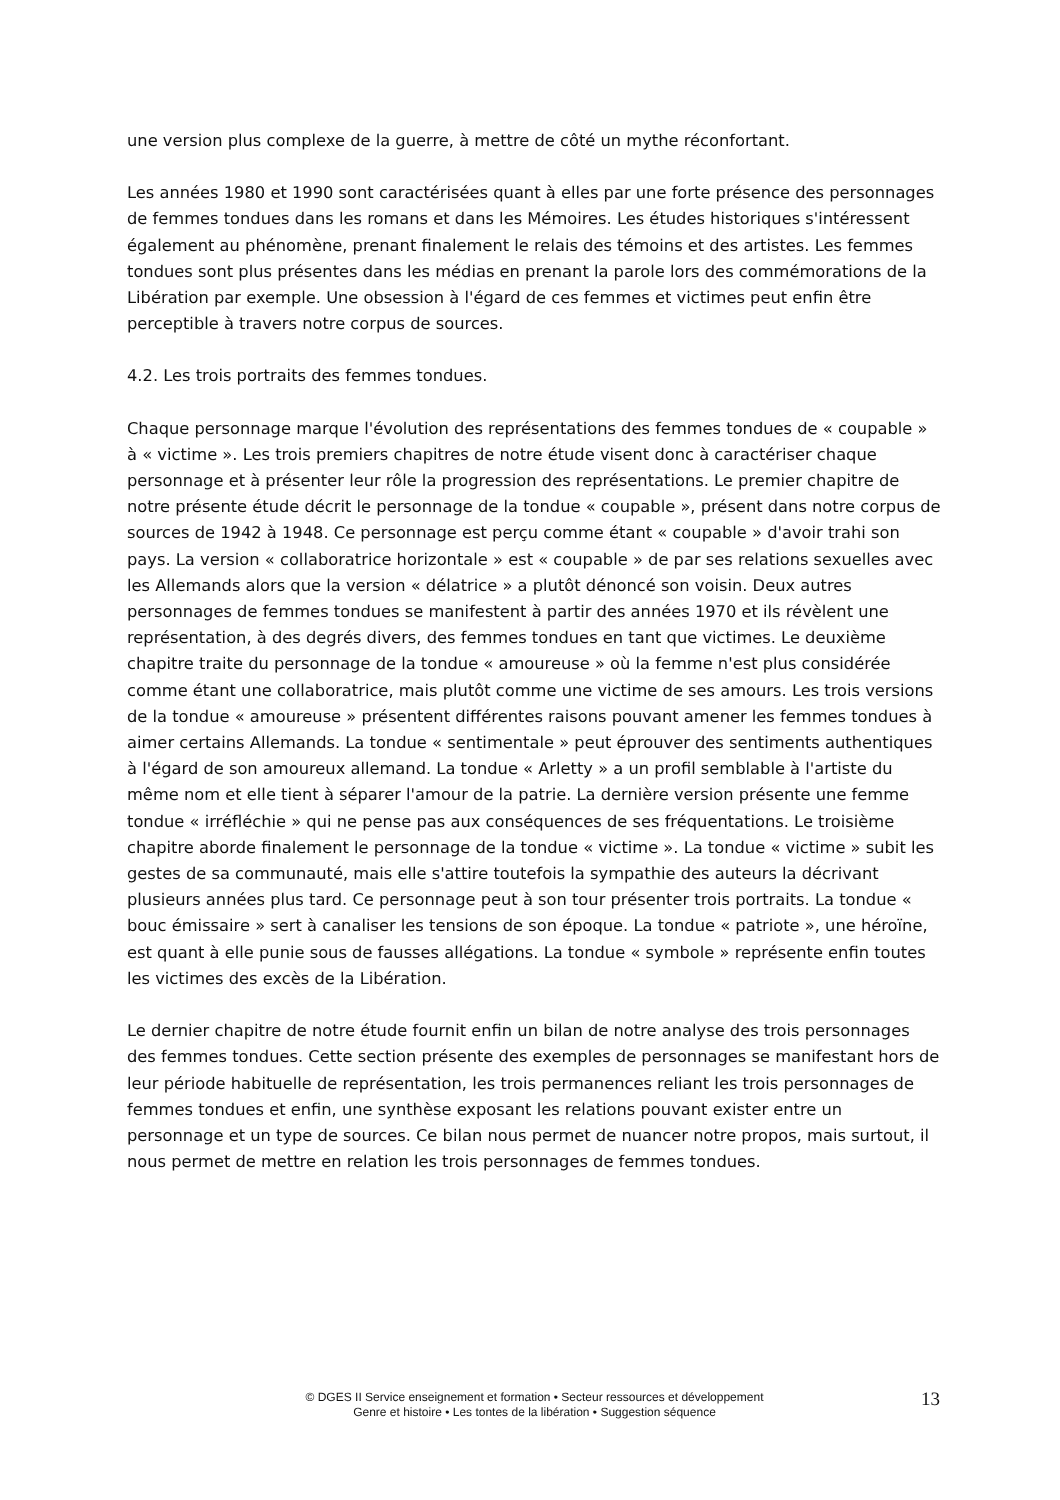une version plus complexe de la guerre, à mettre de côté un mythe réconfortant.
Les années 1980 et 1990 sont caractérisées quant à elles par une forte présence des personnages de femmes tondues dans les romans et dans les Mémoires. Les études historiques s'intéressent également au phénomène, prenant finalement le relais des témoins et des artistes. Les femmes tondues sont plus présentes dans les médias en prenant la parole lors des commémorations de la Libération par exemple. Une obsession à l'égard de ces femmes et victimes peut enfin être perceptible à travers notre corpus de sources.
4.2. Les trois portraits des femmes tondues.
Chaque personnage marque l'évolution des représentations des femmes tondues de « coupable » à « victime ». Les trois premiers chapitres de notre étude visent donc à caractériser chaque personnage et à présenter leur rôle la progression des représentations. Le premier chapitre de notre présente étude décrit le personnage de la tondue « coupable », présent dans notre corpus de sources de 1942 à 1948. Ce personnage est perçu comme étant « coupable » d'avoir trahi son pays. La version « collaboratrice horizontale » est « coupable » de par ses relations sexuelles avec les Allemands alors que la version « délatrice » a plutôt dénoncé son voisin. Deux autres personnages de femmes tondues se manifestent à partir des années 1970 et ils révèlent une représentation, à des degrés divers, des femmes tondues en tant que victimes. Le deuxième chapitre traite du personnage de la tondue « amoureuse » où la femme n'est plus considérée comme étant une collaboratrice, mais plutôt comme une victime de ses amours. Les trois versions de la tondue « amoureuse » présentent différentes raisons pouvant amener les femmes tondues à aimer certains Allemands. La tondue « sentimentale » peut éprouver des sentiments authentiques à l'égard de son amoureux allemand. La tondue « Arletty » a un profil semblable à l'artiste du même nom et elle tient à séparer l'amour de la patrie. La dernière version présente une femme tondue « irréfléchie » qui ne pense pas aux conséquences de ses fréquentations. Le troisième chapitre aborde finalement le personnage de la tondue « victime ». La tondue « victime » subit les gestes de sa communauté, mais elle s'attire toutefois la sympathie des auteurs la décrivant plusieurs années plus tard. Ce personnage peut à son tour présenter trois portraits. La tondue « bouc émissaire » sert à canaliser les tensions de son époque. La tondue « patriote », une héroïne, est quant à elle punie sous de fausses allégations. La tondue « symbole » représente enfin toutes les victimes des excès de la Libération.
Le dernier chapitre de notre étude fournit enfin un bilan de notre analyse des trois personnages des femmes tondues. Cette section présente des exemples de personnages se manifestant hors de leur période habituelle de représentation, les trois permanences reliant les trois personnages de femmes tondues et enfin, une synthèse exposant les relations pouvant exister entre un personnage et un type de sources. Ce bilan nous permet de nuancer notre propos, mais surtout, il nous permet de mettre en relation les trois personnages de femmes tondues.
© DGES II Service enseignement et formation • Secteur ressources et développement
Genre et histoire • Les tontes de la libération • Suggestion séquence
13